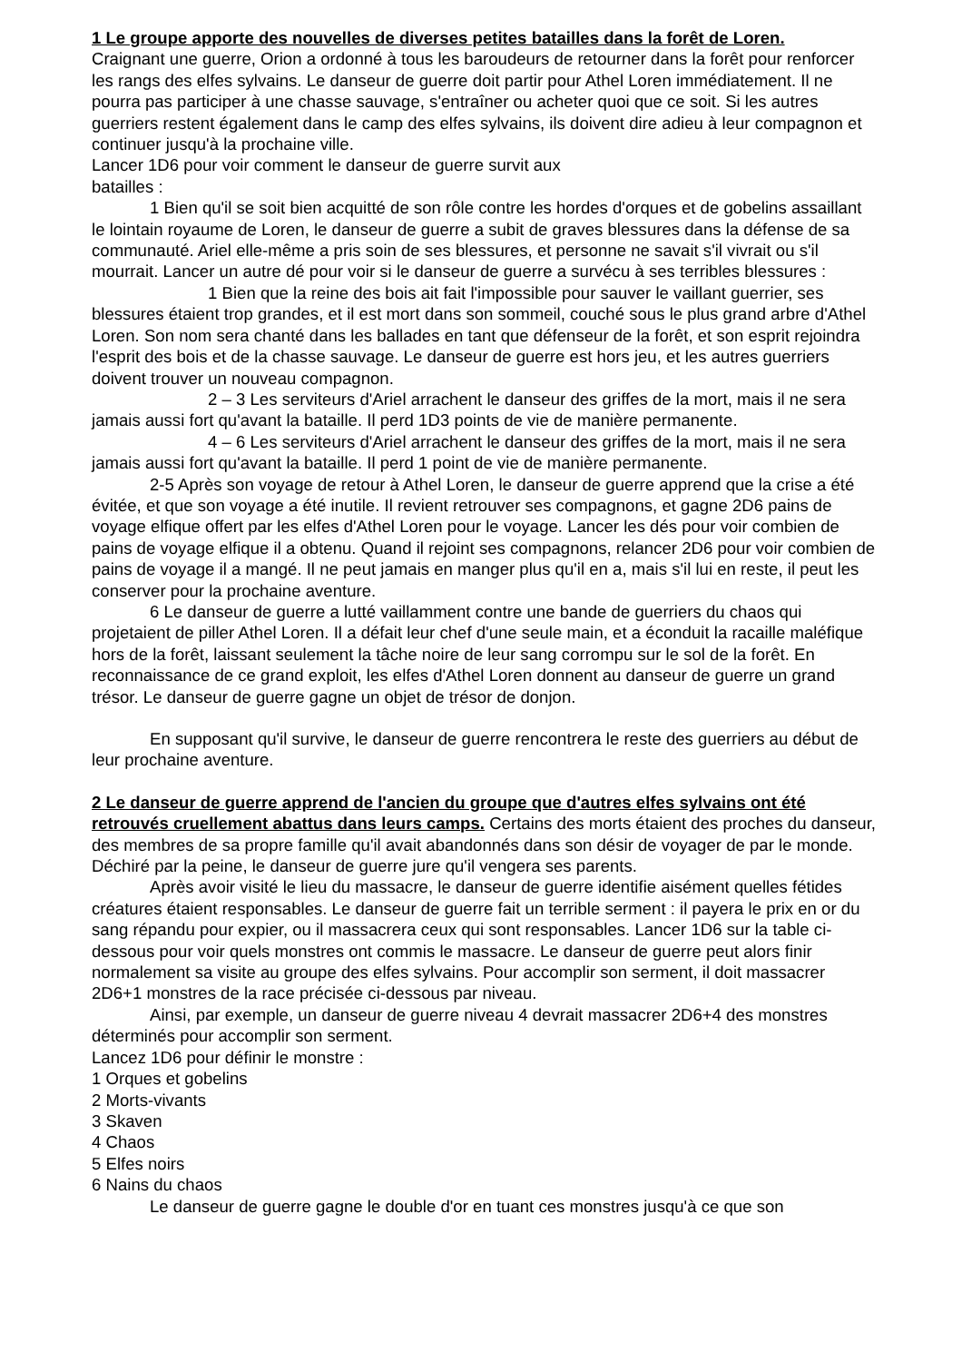1 Le groupe apporte des nouvelles de diverses petites batailles dans la forêt de Loren.
Craignant une guerre, Orion a ordonné à tous les baroudeurs de retourner dans la forêt pour renforcer les rangs des elfes sylvains. Le danseur de guerre doit partir pour Athel Loren immédiatement. Il ne pourra pas participer à une chasse sauvage, s'entraîner ou acheter quoi que ce soit. Si les autres guerriers restent également dans le camp des elfes sylvains, ils doivent dire adieu à leur compagnon et continuer jusqu'à la prochaine ville.
Lancer 1D6 pour voir comment le danseur de guerre survit aux
batailles :
1 Bien qu'il se soit bien acquitté de son rôle contre les hordes d'orques et de gobelins assaillant le lointain royaume de Loren, le danseur de guerre a subit de graves blessures dans la défense de sa communauté. Ariel elle-même a pris soin de ses blessures, et personne ne savait s'il vivrait ou s'il mourrait. Lancer un autre dé pour voir si le danseur de guerre a survécu à ses terribles blessures :
1 Bien que la reine des bois ait fait l'impossible pour sauver le vaillant guerrier, ses blessures étaient trop grandes, et il est mort dans son sommeil, couché sous le plus grand arbre d'Athel Loren. Son nom sera chanté dans les ballades en tant que défenseur de la forêt, et son esprit rejoindra l'esprit des bois et de la chasse sauvage. Le danseur de guerre est hors jeu, et les autres guerriers doivent trouver un nouveau compagnon.
2 – 3 Les serviteurs d'Ariel arrachent le danseur des griffes de la mort, mais il ne sera jamais aussi fort qu'avant la bataille. Il perd 1D3 points de vie de manière permanente.
4 – 6 Les serviteurs d'Ariel arrachent le danseur des griffes de la mort, mais il ne sera jamais aussi fort qu'avant la bataille. Il perd 1 point de vie de manière permanente.
2-5 Après son voyage de retour à Athel Loren, le danseur de guerre apprend que la crise a été évitée, et que son voyage a été inutile. Il revient retrouver ses compagnons, et gagne 2D6 pains de voyage elfique offert par les elfes d'Athel Loren pour le voyage. Lancer les dés pour voir combien de pains de voyage elfique il a obtenu. Quand il rejoint ses compagnons, relancer 2D6 pour voir combien de pains de voyage il a mangé. Il ne peut jamais en manger plus qu'il en a, mais s'il lui en reste, il peut les conserver pour la prochaine aventure.
6 Le danseur de guerre a lutté vaillamment contre une bande de guerriers du chaos qui projetaient de piller Athel Loren. Il a défait leur chef d'une seule main, et a éconduit la racaille maléfique hors de la forêt, laissant seulement la tâche noire de leur sang corrompu sur le sol de la forêt. En reconnaissance de ce grand exploit, les elfes d'Athel Loren donnent au danseur de guerre un grand trésor. Le danseur de guerre gagne un objet de trésor de donjon.
En supposant qu'il survive, le danseur de guerre rencontrera le reste des guerriers au début de leur prochaine aventure.
2 Le danseur de guerre apprend de l'ancien du groupe que d'autres elfes sylvains ont été retrouvés cruellement abattus dans leurs camps. Certains des morts étaient des proches du danseur, des membres de sa propre famille qu'il avait abandonnés dans son désir de voyager de par le monde. Déchiré par la peine, le danseur de guerre jure qu'il vengera ses parents.
Après avoir visité le lieu du massacre, le danseur de guerre identifie aisément quelles fétides créatures étaient responsables. Le danseur de guerre fait un terrible serment : il payera le prix en or du sang répandu pour expier, ou il massacrera ceux qui sont responsables. Lancer 1D6 sur la table ci-dessous pour voir quels monstres ont commis le massacre. Le danseur de guerre peut alors finir normalement sa visite au groupe des elfes sylvains. Pour accomplir son serment, il doit massacrer 2D6+1 monstres de la race précisée ci-dessous par niveau.
Ainsi, par exemple, un danseur de guerre niveau 4 devrait massacrer 2D6+4 des monstres déterminés pour accomplir son serment.
Lancez 1D6 pour définir le monstre :
1 Orques et gobelins
2 Morts-vivants
3 Skaven
4 Chaos
5 Elfes noirs
6 Nains du chaos
Le danseur de guerre gagne le double d'or en tuant ces monstres jusqu'à ce que son